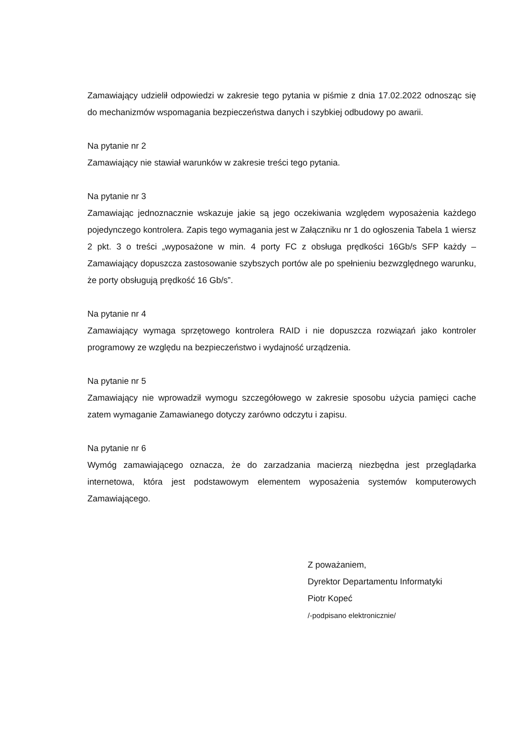Zamawiający udzielił odpowiedzi w zakresie tego pytania w piśmie z dnia 17.02.2022 odnosząc się do mechanizmów wspomagania bezpieczeństwa danych i szybkiej odbudowy po awarii.
Na pytanie nr 2
Zamawiający nie stawiał warunków w zakresie treści tego pytania.
Na pytanie nr 3
Zamawiając jednoznacznie wskazuje jakie są jego oczekiwania względem wyposażenia każdego pojedynczego kontrolera. Zapis tego wymagania jest w Załączniku nr 1 do ogłoszenia Tabela 1 wiersz 2 pkt. 3 o treści „wyposażone w min. 4 porty FC z obsługa prędkości 16Gb/s SFP każdy – Zamawiający dopuszcza zastosowanie szybszych portów ale po spełnieniu bezwzględnego warunku, że porty obsługują prędkość 16 Gb/s”.
Na pytanie nr 4
Zamawiający wymaga sprzętowego kontrolera RAID i nie dopuszcza rozwiązań jako kontroler programowy ze względu na bezpieczeństwo i wydajność urządzenia.
Na pytanie nr 5
Zamawiający nie wprowadził wymogu szczegółowego w zakresie sposobu użycia pamięci cache zatem wymaganie Zamawianego dotyczy zarówno odczytu i zapisu.
Na pytanie nr 6
Wymóg zamawiającego oznacza, że do zarzadzania macierzą niezbędna jest przeglądarka internetowa, która jest podstawowym elementem wyposażenia systemów komputerowych Zamawiającego.
Z poważaniem,
Dyrektor Departamentu Informatyki
Piotr Kopeć
/-podpisano elektronicznie/